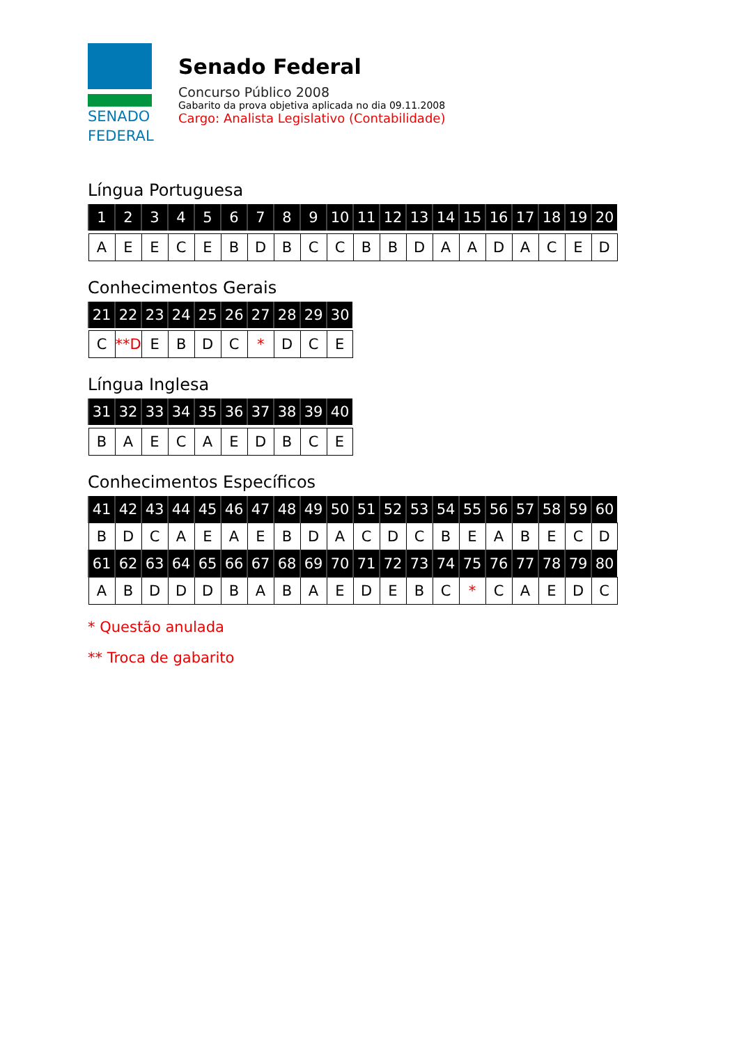SENADO
FEDERAL
Senado Federal
Concurso Público 2008
Gabarito da prova objetiva aplicada no dia 09.11.2008
Cargo: Analista Legislativo (Contabilidade)
Língua Portuguesa
| 1 | 2 | 3 | 4 | 5 | 6 | 7 | 8 | 9 | 10 | 11 | 12 | 13 | 14 | 15 | 16 | 17 | 18 | 19 | 20 |
| --- | --- | --- | --- | --- | --- | --- | --- | --- | --- | --- | --- | --- | --- | --- | --- | --- | --- | --- | --- |
| A | E | E | C | E | B | D | B | C | C | B | B | D | A | A | D | A | C | E | D |
Conhecimentos Gerais
| 21 | 22 | 23 | 24 | 25 | 26 | 27 | 28 | 29 | 30 |
| --- | --- | --- | --- | --- | --- | --- | --- | --- | --- |
| C | **D | E | B | D | C | * | D | C | E |
Língua Inglesa
| 31 | 32 | 33 | 34 | 35 | 36 | 37 | 38 | 39 | 40 |
| --- | --- | --- | --- | --- | --- | --- | --- | --- | --- |
| B | A | E | C | A | E | D | B | C | E |
Conhecimentos Específicos
| 41 | 42 | 43 | 44 | 45 | 46 | 47 | 48 | 49 | 50 | 51 | 52 | 53 | 54 | 55 | 56 | 57 | 58 | 59 | 60 |
| --- | --- | --- | --- | --- | --- | --- | --- | --- | --- | --- | --- | --- | --- | --- | --- | --- | --- | --- | --- |
| B | D | C | A | E | A | E | B | D | A | C | D | C | B | E | A | B | E | C | D |
| 61 | 62 | 63 | 64 | 65 | 66 | 67 | 68 | 69 | 70 | 71 | 72 | 73 | 74 | 75 | 76 | 77 | 78 | 79 | 80 |
| A | B | D | D | D | B | A | B | A | E | D | E | B | C | * | C | A | E | D | C |
* Questão anulada
** Troca de gabarito